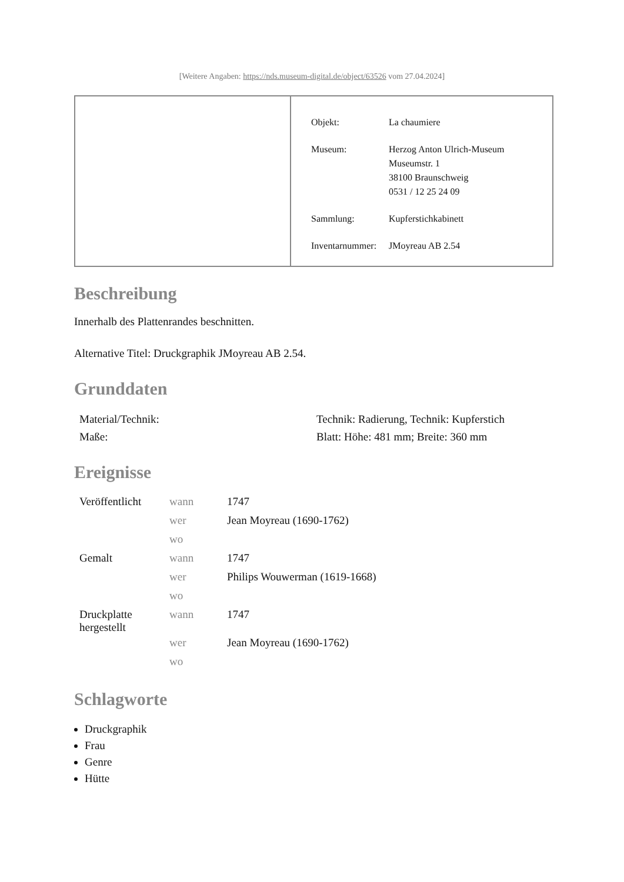[Weitere Angaben: https://nds.museum-digital.de/object/63526 vom 27.04.2024]
| Objekt: | La chaumiere |
| Museum: | Herzog Anton Ulrich-Museum Museumstr. 1 38100 Braunschweig 0531 / 12 25 24 09 |
| Sammlung: | Kupferstichkabinett |
| Inventarnummer: | JMoyreau AB 2.54 |
Beschreibung
Innerhalb des Plattenrandes beschnitten.
Alternative Titel: Druckgraphik JMoyreau AB 2.54.
Grunddaten
| Material/Technik: | Technik: Radierung, Technik: Kupferstich |
| Maße: | Blatt: Höhe: 481 mm; Breite: 360 mm |
Ereignisse
| Veröffentlicht | wann | 1747 |
| | wer | Jean Moyreau (1690-1762) |
| | wo | |
| Gemalt | wann | 1747 |
| | wer | Philips Wouwerman (1619-1668) |
| | wo | |
| Druckplatte hergestellt | wann | 1747 |
| | wer | Jean Moyreau (1690-1762) |
| | wo | |
Schlagworte
Druckgraphik
Frau
Genre
Hütte